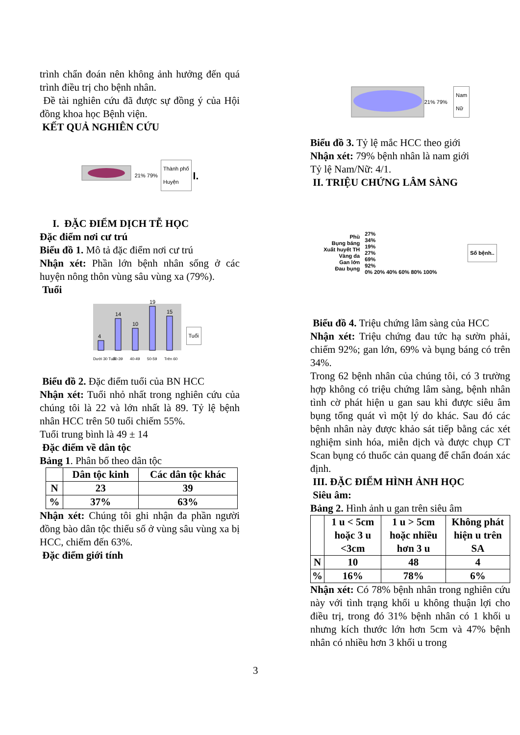trình chẩn đoán nên không ảnh hưởng đến quá trình điều trị cho bệnh nhân.
Đề tài nghiên cứu đã được sự đồng ý của Hội đồng khoa học Bệnh viện.
KẾT QUẢ NGHIÊN CỨU
21% 79% Thành phố
Huyện I.
I. ĐẶC ĐIỂM DỊCH TỄ HỌC
Đặc điểm nơi cư trú
Biểu đồ 1. Mô tả đặc điểm nơi cư trú
Nhận xét: Phần lớn bệnh nhân sống ở các huyện nông thôn vùng sâu vùng xa (79%).
Tuổi
4
14
10
19
15
Dưới 30 Tuổi
30-39
40-49
50-59
Trên 60
Tuổi
Biểu đồ 2. Đặc điểm tuổi của BN HCC
Nhận xét: Tuổi nhỏ nhất trong nghiên cứu của chúng tôi là 22 và lớn nhất là 89. Tỷ lệ bệnh nhân HCC trên 50 tuổi chiếm 55%.
Tuổi trung bình là 49 ± 14
Đặc điểm về dân tộc
Bảng 1. Phân bố theo dân tộc
| | Dân tộc kinh | Các dân tộc khác |
| --- | --- | --- |
| N | 23 | 39 |
| % | 37% | 63% |
Nhận xét: Chúng tôi ghi nhận đa phần người đồng bào dân tộc thiểu số ở vùng sâu vùng xa bị HCC, chiếm đến 63%.
Đặc điểm giới tính
21% 79% Nam
Nữ
Biểu đồ 3. Tỷ lệ mắc HCC theo giới
Nhận xét: 79% bệnh nhân là nam giới
Tỷ lệ Nam/Nữ: 4/1.
II. TRIỆU CHỨNG LÂM SÀNG
Phù
Bụng báng
Xuất huyết TH
Vàng da
Gan lớn
Đau bụng
27%
34%
19%
27%
69%
92%
0% 20% 40% 60% 80% 100%
Số bệnh..
Biểu đồ 4. Triệu chứng lâm sàng của HCC
Nhận xét: Triệu chứng đau tức hạ sườn phải, chiếm 92%; gan lớn, 69% và bụng báng có trên 34%.
Trong 62 bệnh nhân của chúng tôi, có 3 trường hợp không có triệu chứng lâm sàng, bệnh nhân tình cờ phát hiện u gan sau khi được siêu âm bụng tổng quát vì một lý do khác. Sau đó các bệnh nhân này được khảo sát tiếp bằng các xét nghiệm sinh hóa, miễn dịch và được chụp CT Scan bụng có thuốc cản quang để chẩn đoán xác định.
III. ĐẶC ĐIỂM HÌNH ẢNH HỌC
Siêu âm:
Bảng 2. Hình ảnh u gan trên siêu âm
| | 1 u < 5cm hoặc 3 u <3cm | 1 u > 5cm hoặc nhiều hơn 3 u | Không phát hiện u trên SA |
| --- | --- | --- | --- |
| N | 10 | 48 | 4 |
| % | 16% | 78% | 6% |
Nhận xét: Có 78% bệnh nhân trong nghiên cứu này với tình trạng khối u không thuận lợi cho điều trị, trong đó 31% bệnh nhân có 1 khối u nhưng kích thước lớn hơn 5cm và 47% bệnh nhân có nhiều hơn 3 khối u trong
3